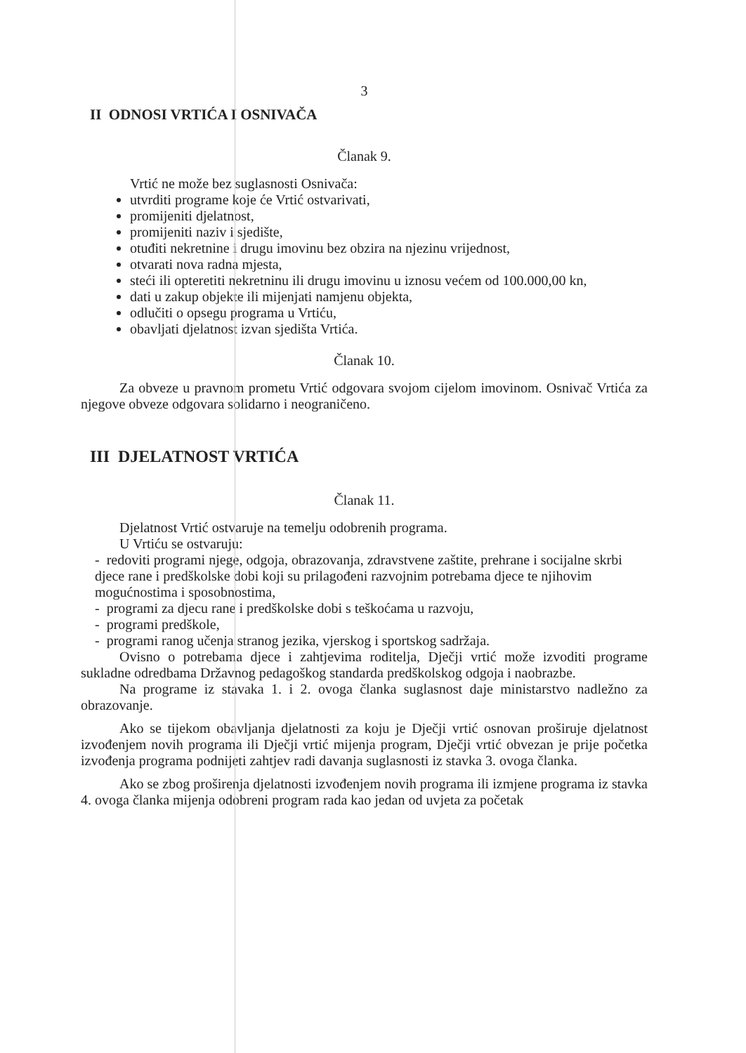3
II ODNOSI VRTIĆA I OSNIVAČA
Članak 9.
Vrtić ne može bez suglasnosti Osnivača:
utvrditi programe koje će Vrtić ostvarivati,
promijeniti djelatnost,
promijeniti naziv i sjedište,
otuđiti nekretnine i drugu imovinu bez obzira na njezinu vrijednost,
otvarati nova radna mjesta,
steći ili opteretiti nekretninu ili drugu imovinu u iznosu većem od 100.000,00 kn,
dati u zakup objekte ili mijenjati namjenu objekta,
odlučiti o opsegu programa u Vrtiću,
obavljati djelatnost izvan sjedišta Vrtića.
Članak 10.
Za obveze u pravnom prometu Vrtić odgovara svojom cijelom imovinom. Osnivač Vrtića za njegove obveze odgovara solidarno i neograničeno.
III DJELATNOST VRTIĆA
Članak 11.
Djelatnost Vrtić ostvaruje na temelju odobrenih programa.
U Vrtiću se ostvaruju:
- redoviti programi njege, odgoja, obrazovanja, zdravstvene zaštite, prehrane i socijalne skrbi djece rane i predškolske dobi koji su prilagođeni razvojnim potrebama djece te njihovim mogućnostima i sposobnostima,
- programi za djecu rane i predškolske dobi s teškoćama u razvoju,
- programi predškole,
- programi ranog učenja stranog jezika, vjerskog i sportskog sadržaja.
Ovisno o potrebama djece i zahtjevima roditelja, Dječji vrtić može izvoditi programe sukladne odredbama Državnog pedagoškog standarda predškolskog odgoja i naobrazbe.
Na programe iz stavaka 1. i 2. ovoga članka suglasnost daje ministarstvo nadležno za obrazovanje.
Ako se tijekom obavljanja djelatnosti za koju je Dječji vrtić osnovan proširuje djelatnost izvođenjem novih programa ili Dječji vrtić mijenja program, Dječji vrtić obvezan je prije početka izvođenja programa podnijeti zahtjev radi davanja suglasnosti iz stavka 3. ovoga članka.
Ako se zbog proširenja djelatnosti izvođenjem novih programa ili izmjene programa iz stavka 4. ovoga članka mijenja odobreni program rada kao jedan od uvjeta za početak